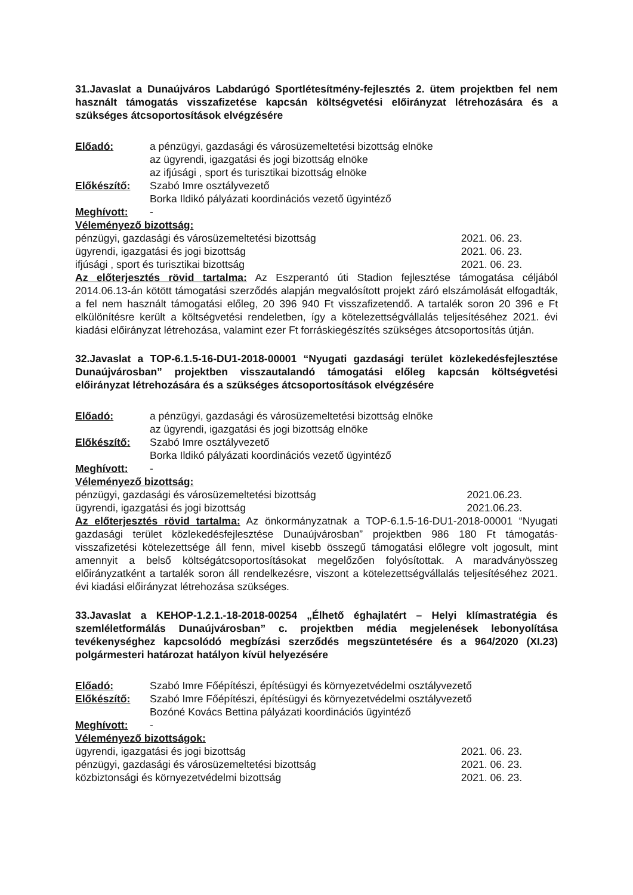31.Javaslat a Dunaújváros Labdarúgó Sportlétesítmény-fejlesztés 2. ütem projektben fel nem használt támogatás visszafizetése kapcsán költségvetési előirányzat létrehozására és a szükséges átcsoportosítások elvégzésére
Előadó: a pénzügyi, gazdasági és városüzemeltetési bizottság elnöke
az ügyrendi, igazgatási és jogi bizottság elnöke
az ifjúsági , sport és turisztikai bizottság elnöke
Előkészítő: Szabó Imre osztályvezető
Borka Ildikó pályázati koordinációs vezető ügyintéző
Meghívott: -
Véleményező bizottság:
pénzügyi, gazdasági és városüzemeltetési bizottság 2021. 06. 23.
ügyrendi, igazgatási és jogi bizottság 2021. 06. 23.
ifjúsági , sport és turisztikai bizottság 2021. 06. 23.
Az előterjesztés rövid tartalma: Az Eszperantó úti Stadion fejlesztése támogatása céljából 2014.06.13-án kötött támogatási szerződés alapján megvalósított projekt záró elszámolását elfogadták, a fel nem használt támogatási előleg, 20 396 940 Ft visszafizetendő. A tartalék soron 20 396 e Ft elkülönítésre került a költségvetési rendeletben, így a kötelezettségvállalás teljesítéséhez 2021. évi kiadási előirányzat létrehozása, valamint ezer Ft forráskiegészítés szükséges átcsoportosítás útján.
32.Javaslat a TOP-6.1.5-16-DU1-2018-00001 “Nyugati gazdasági terület közlekedésfejlesztése Dunaújvárosban” projektben visszautalandó támogatási előleg kapcsán költségvetési előirányzat létrehozására és a szükséges átcsoportosítások elvégzésére
Előadó: a pénzügyi, gazdasági és városüzemeltetési bizottság elnöke
az ügyrendi, igazgatási és jogi bizottság elnöke
Előkészítő: Szabó Imre osztályvezető
Borka Ildikó pályázati koordinációs vezető ügyintéző
Meghívott: -
Véleményező bizottság:
pénzügyi, gazdasági és városüzemeltetési bizottság 2021.06.23.
ügyrendi, igazgatási és jogi bizottság 2021.06.23.
Az előterjesztés rövid tartalma: Az önkormányzatnak a TOP-6.1.5-16-DU1-2018-00001 “Nyugati gazdasági terület közlekedésfejlesztése Dunaújvárosban” projektben 986 180 Ft támogatás-visszafizetési kötelezettsége áll fenn, mivel kisebb összegű támogatási előlegre volt jogosult, mint amennyit a belső költségátcsoportosításokat megelőzően folyósítottak. A maradványösszeg előirányzatként a tartalék soron áll rendelkezésre, viszont a kötelezettségvállalás teljesítéséhez 2021. évi kiadási előirányzat létrehozása szükséges.
33.Javaslat a KEHOP-1.2.1.-18-2018-00254 „Élhető éghajlatért – Helyi klímastratégia és szemléletformálás Dunaújvárosban” c. projektben média megjelenések lebonyolítása tevékenységhez kapcsolódó megbízási szerződés megszüntetésére és a 964/2020 (XI.23) polgármesteri határozat hatályon kívül helyezésére
Előadó: Szabó Imre Főépítészi, építésügyi és környezetvédelmi osztályvezető
Előkészítő: Szabó Imre Főépítészi, építésügyi és környezetvédelmi osztályvezető
Bozóné Kovács Bettina pályázati koordinációs ügyintéző
Meghívott: -
Véleményező bizottságok:
ügyrendi, igazgatási és jogi bizottság 2021. 06. 23.
pénzügyi, gazdasági és városüzemeltetési bizottság 2021. 06. 23.
közbiztonsági és környezetvédelmi bizottság 2021. 06. 23.